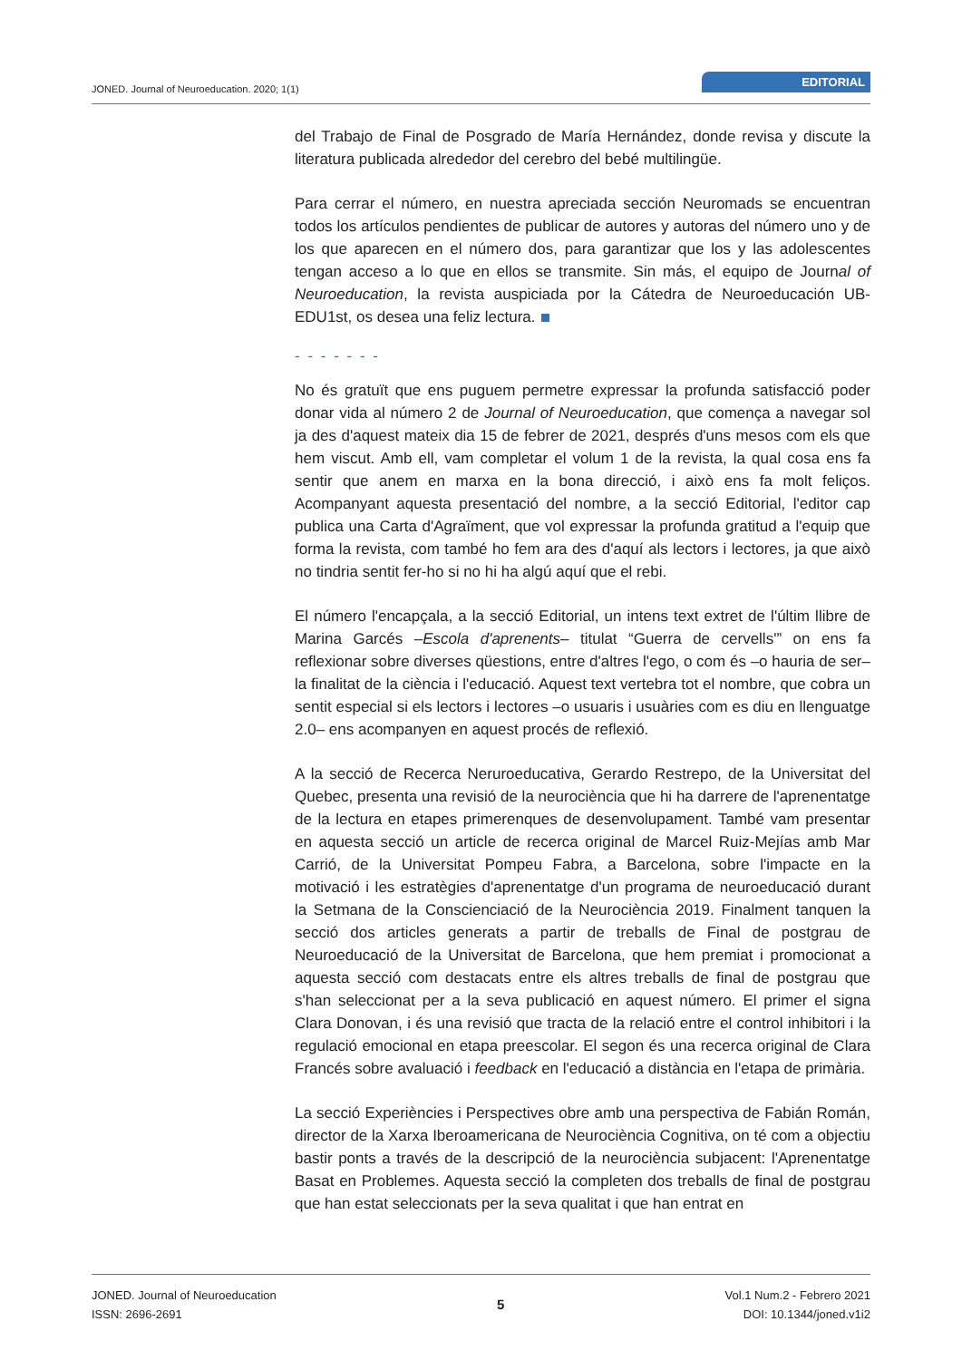JONED. Journal of Neuroeducation. 2020; 1(1)
EDITORIAL
del Trabajo de Final de Posgrado de María Hernández, donde revisa y discute la literatura publicada alrededor del cerebro del bebé multilingüe.
Para cerrar el número, en nuestra apreciada sección Neuromads se encuentran todos los artículos pendientes de publicar de autores y autoras del número uno y de los que aparecen en el número dos, para garantizar que los y las adolescentes tengan acceso a lo que en ellos se transmite. Sin más, el equipo de Journal of Neuroeducation, la revista auspiciada por la Cátedra de Neuroeducación UB-EDU1st, os desea una feliz lectura.
- - - - - - -
No és gratuït que ens puguem permetre expressar la profunda satisfacció poder donar vida al número 2 de Journal of Neuroeducation, que comença a navegar sol ja des d'aquest mateix dia 15 de febrer de 2021, després d'uns mesos com els que hem viscut. Amb ell, vam completar el volum 1 de la revista, la qual cosa ens fa sentir que anem en marxa en la bona direcció, i això ens fa molt feliços. Acompanyant aquesta presentació del nombre, a la secció Editorial, l'editor cap publica una Carta d'Agraïment, que vol expressar la profunda gratitud a l'equip que forma la revista, com també ho fem ara des d'aquí als lectors i lectores, ja que això no tindria sentit fer-ho si no hi ha algú aquí que el rebi.
El número l'encapçala, a la secció Editorial, un intens text extret de l'últim llibre de Marina Garcés –Escola d'aprenents– titulat “Guerra de cervells'” on ens fa reflexionar sobre diverses qüestions, entre d'altres l'ego, o com és –o hauria de ser– la finalitat de la ciència i l'educació. Aquest text vertebra tot el nombre, que cobra un sentit especial si els lectors i lectores –o usuaris i usuàries com es diu en llenguatge 2.0– ens acompanyen en aquest procés de reflexió.
A la secció de Recerca Neruroeducativa, Gerardo Restrepo, de la Universitat del Quebec, presenta una revisió de la neurociència que hi ha darrere de l'aprenentatge de la lectura en etapes primerenques de desenvolupament. També vam presentar en aquesta secció un article de recerca original de Marcel Ruiz-Mejías amb Mar Carrió, de la Universitat Pompeu Fabra, a Barcelona, sobre l'impacte en la motivació i les estratègies d'aprenentatge d'un programa de neuroeducació durant la Setmana de la Conscienciació de la Neurociència 2019. Finalment tanquen la secció dos articles generats a partir de treballs de Final de postgrau de Neuroeducació de la Universitat de Barcelona, que hem premiat i promocionat a aquesta secció com destacats entre els altres treballs de final de postgrau que s'han seleccionat per a la seva publicació en aquest número. El primer el signa Clara Donovan, i és una revisió que tracta de la relació entre el control inhibitori i la regulació emocional en etapa preescolar. El segon és una recerca original de Clara Francés sobre avaluació i feedback en l'educació a distància en l'etapa de primària.
La secció Experiències i Perspectives obre amb una perspectiva de Fabián Román, director de la Xarxa Iberoamericana de Neurociència Cognitiva, on té com a objectiu bastir ponts a través de la descripció de la neurociència subjacent: l'Aprenentatge Basat en Problemes. Aquesta secció la completen dos treballs de final de postgrau que han estat seleccionats per la seva qualitat i que han entrat en
JONED. Journal of Neuroeducation
ISSN: 2696-2691
5
Vol.1 Num.2 - Febrero 2021
DOI: 10.1344/joned.v1i2